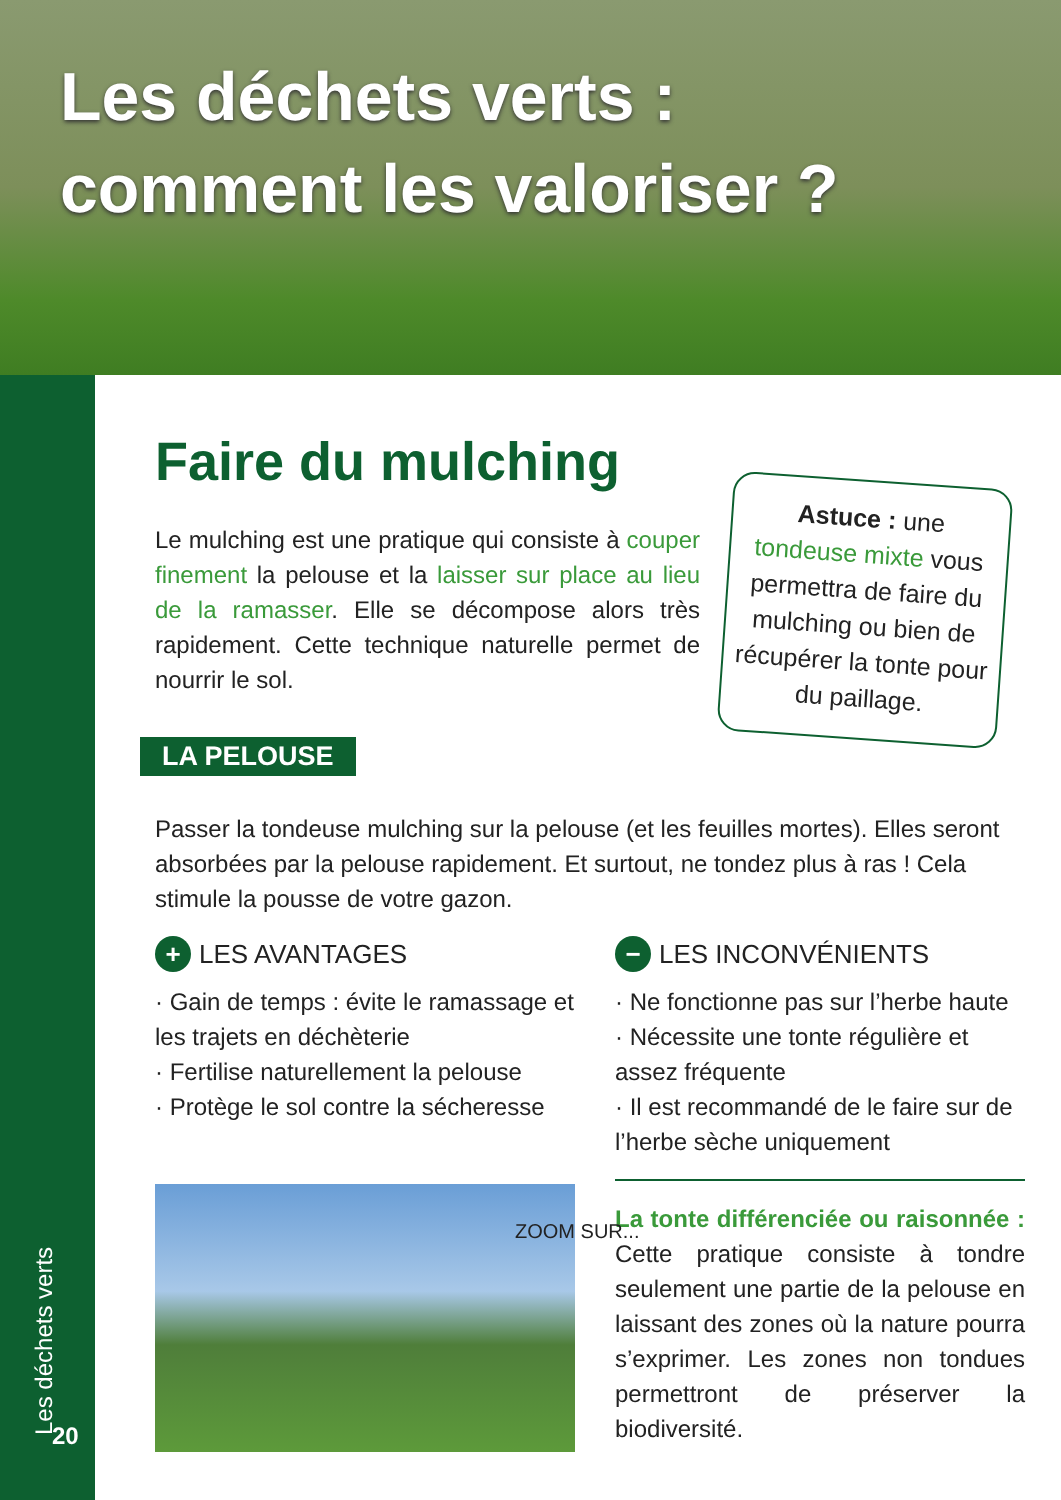Les déchets verts :
comment les valoriser ?
Les déchets verts 20
Faire du mulching
Le mulching est une pratique qui consiste à couper finement la pelouse et la laisser sur place au lieu de la ramasser. Elle se décompose alors très rapidement. Cette technique naturelle permet de nourrir le sol.
Astuce : une tondeuse mixte vous permettra de faire du mulching ou bien de récupérer la tonte pour du paillage.
LA PELOUSE
Passer la tondeuse mulching sur la pelouse (et les feuilles mortes). Elles seront absorbées par la pelouse rapidement. Et surtout, ne tondez plus à ras ! Cela stimule la pousse de votre gazon.
+ LES AVANTAGES
· Gain de temps : évite le ramassage et les trajets en déchèterie
· Fertilise naturellement la pelouse
· Protège le sol contre la sécheresse
ZOOM SUR...
− LES INCONVÉNIENTS
· Ne fonctionne pas sur l’herbe haute
· Nécessite une tonte régulière et assez fréquente
· Il est recommandé de le faire sur de l’herbe sèche uniquement
La tonte différenciée ou raisonnée : Cette pratique consiste à tondre seulement une partie de la pelouse en laissant des zones où la nature pourra s’exprimer. Les zones non tondues permettront de préserver la biodiversité.